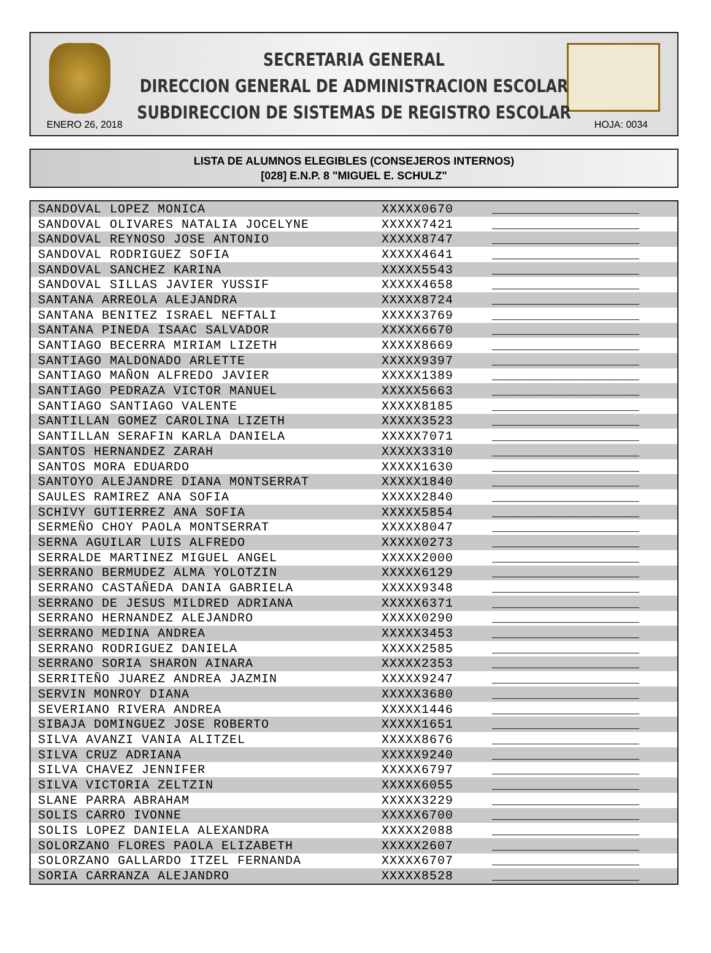SECRETARIA GENERAL
DIRECCION GENERAL DE ADMINISTRACION ESCOLAR
SUBDIRECCION DE SISTEMAS DE REGISTRO ESCOLAR
ENERO 26, 2018 HOJA: 0034
LISTA DE ALUMNOS ELEGIBLES (CONSEJEROS INTERNOS)
[028] E.N.P. 8 "MIGUEL E. SCHULZ"
| SANDOVAL LOPEZ MONICA | XXXXX0670 | ____________________ |
| SANDOVAL OLIVARES NATALIA JOCELYNE | XXXXX7421 | ____________________ |
| SANDOVAL REYNOSO JOSE ANTONIO | XXXXX8747 | ____________________ |
| SANDOVAL RODRIGUEZ SOFIA | XXXXX4641 | ____________________ |
| SANDOVAL SANCHEZ KARINA | XXXXX5543 | ____________________ |
| SANDOVAL SILLAS JAVIER YUSSIF | XXXXX4658 | ____________________ |
| SANTANA ARREOLA ALEJANDRA | XXXXX8724 | ____________________ |
| SANTANA BENITEZ ISRAEL NEFTALI | XXXXX3769 | ____________________ |
| SANTANA PINEDA ISAAC SALVADOR | XXXXX6670 | ____________________ |
| SANTIAGO BECERRA MIRIAM LIZETH | XXXXX8669 | ____________________ |
| SANTIAGO MALDONADO ARLETTE | XXXXX9397 | ____________________ |
| SANTIAGO MAÑON ALFREDO JAVIER | XXXXX1389 | ____________________ |
| SANTIAGO PEDRAZA VICTOR MANUEL | XXXXX5663 | ____________________ |
| SANTIAGO SANTIAGO VALENTE | XXXXX8185 | ____________________ |
| SANTILLAN GOMEZ CAROLINA LIZETH | XXXXX3523 | ____________________ |
| SANTILLAN SERAFIN KARLA DANIELA | XXXXX7071 | ____________________ |
| SANTOS HERNANDEZ ZARAH | XXXXX3310 | ____________________ |
| SANTOS MORA EDUARDO | XXXXX1630 | ____________________ |
| SANTOYO ALEJANDRE DIANA MONTSERRAT | XXXXX1840 | ____________________ |
| SAULES RAMIREZ ANA SOFIA | XXXXX2840 | ____________________ |
| SCHIVY GUTIERREZ ANA SOFIA | XXXXX5854 | ____________________ |
| SERMEÑO CHOY PAOLA MONTSERRAT | XXXXX8047 | ____________________ |
| SERNA AGUILAR LUIS ALFREDO | XXXXX0273 | ____________________ |
| SERRALDE MARTINEZ MIGUEL ANGEL | XXXXX2000 | ____________________ |
| SERRANO BERMUDEZ ALMA YOLOTZIN | XXXXX6129 | ____________________ |
| SERRANO CASTAÑEDA DANIA GABRIELA | XXXXX9348 | ____________________ |
| SERRANO DE JESUS MILDRED ADRIANA | XXXXX6371 | ____________________ |
| SERRANO HERNANDEZ ALEJANDRO | XXXXX0290 | ____________________ |
| SERRANO MEDINA ANDREA | XXXXX3453 | ____________________ |
| SERRANO RODRIGUEZ DANIELA | XXXXX2585 | ____________________ |
| SERRANO SORIA SHARON AINARA | XXXXX2353 | ____________________ |
| SERRITEÑO JUAREZ ANDREA JAZMIN | XXXXX9247 | ____________________ |
| SERVIN MONROY DIANA | XXXXX3680 | ____________________ |
| SEVERIANO RIVERA ANDREA | XXXXX1446 | ____________________ |
| SIBAJA DOMINGUEZ JOSE ROBERTO | XXXXX1651 | ____________________ |
| SILVA AVANZI VANIA ALITZEL | XXXXX8676 | ____________________ |
| SILVA CRUZ ADRIANA | XXXXX9240 | ____________________ |
| SILVA CHAVEZ JENNIFER | XXXXX6797 | ____________________ |
| SILVA VICTORIA ZELTZIN | XXXXX6055 | ____________________ |
| SLANE PARRA ABRAHAM | XXXXX3229 | ____________________ |
| SOLIS CARRO IVONNE | XXXXX6700 | ____________________ |
| SOLIS LOPEZ DANIELA ALEXANDRA | XXXXX2088 | ____________________ |
| SOLORZANO FLORES PAOLA ELIZABETH | XXXXX2607 | ____________________ |
| SOLORZANO GALLARDO ITZEL FERNANDA | XXXXX6707 | ____________________ |
| SORIA CARRANZA ALEJANDRO | XXXXX8528 | ____________________ |